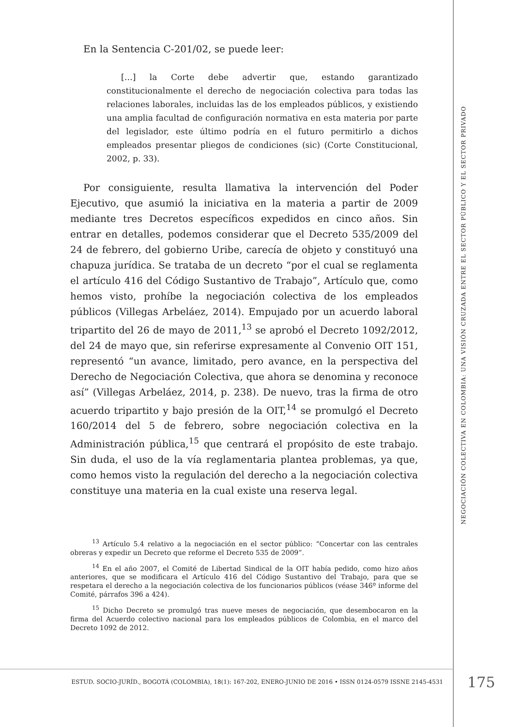En la Sentencia C-201/02, se puede leer:
[…] la Corte debe advertir que, estando garantizado constitucionalmente el derecho de negociación colectiva para todas las relaciones laborales, incluidas las de los empleados públicos, y existiendo una amplia facultad de configuración normativa en esta materia por parte del legislador, este último podría en el futuro permitirlo a dichos empleados presentar pliegos de condiciones (sic) (Corte Constitucional, 2002, p. 33).
Por consiguiente, resulta llamativa la intervención del Poder Ejecutivo, que asumió la iniciativa en la materia a partir de 2009 mediante tres Decretos específicos expedidos en cinco años. Sin entrar en detalles, podemos considerar que el Decreto 535/2009 del 24 de febrero, del gobierno Uribe, carecía de objeto y constituyó una chapuza jurídica. Se trataba de un decreto “por el cual se reglamenta el artículo 416 del Código Sustantivo de Trabajo”, Artículo que, como hemos visto, prohíbe la negociación colectiva de los empleados públicos (Villegas Arbeláez, 2014). Empujado por un acuerdo laboral tripartito del 26 de mayo de 2011,<sup>13</sup> se aprobó el Decreto 1092/2012, del 24 de mayo que, sin referirse expresamente al Convenio OIT 151, representó “un avance, limitado, pero avance, en la perspectiva del Derecho de Negociación Colectiva, que ahora se denomina y reconoce así” (Villegas Arbeláez, 2014, p. 238). De nuevo, tras la firma de otro acuerdo tripartito y bajo presión de la OIT,<sup>14</sup> se promulgó el Decreto 160/2014 del 5 de febrero, sobre negociación colectiva en la Administración pública,<sup>15</sup> que centrará el propósito de este trabajo. Sin duda, el uso de la vía reglamentaria plantea problemas, ya que, como hemos visto la regulación del derecho a la negociación colectiva constituye una materia en la cual existe una reserva legal.
<sup>13</sup> Artículo 5.4 relativo a la negociación en el sector público: “Concertar con las centrales obreras y expedir un Decreto que reforme el Decreto 535 de 2009”.
<sup>14</sup> En el año 2007, el Comité de Libertad Sindical de la OIT había pedido, como hizo años anteriores, que se modificara el Artículo 416 del Código Sustantivo del Trabajo, para que se respetara el derecho a la negociación colectiva de los funcionarios públicos (véase 346º informe del Comité, párrafos 396 a 424).
<sup>15</sup> Dicho Decreto se promulgó tras nueve meses de negociación, que desembocaron en la firma del Acuerdo colectivo nacional para los empleados públicos de Colombia, en el marco del Decreto 1092 de 2012.
NEGOCIACIÓN COLECTIVA EN COLOMBIA: UNA VISIÓN CRUZADA ENTRE EL SECTOR PÚBLICO Y EL SECTOR PRIVADO
ESTUD. SOCIO-JURÍD., BOGOTÁ (COLOMBIA), 18(1): 167-202, ENERO-JUNIO DE 2016 • ISSN 0124-0579 ISSNE 2145-4531
175